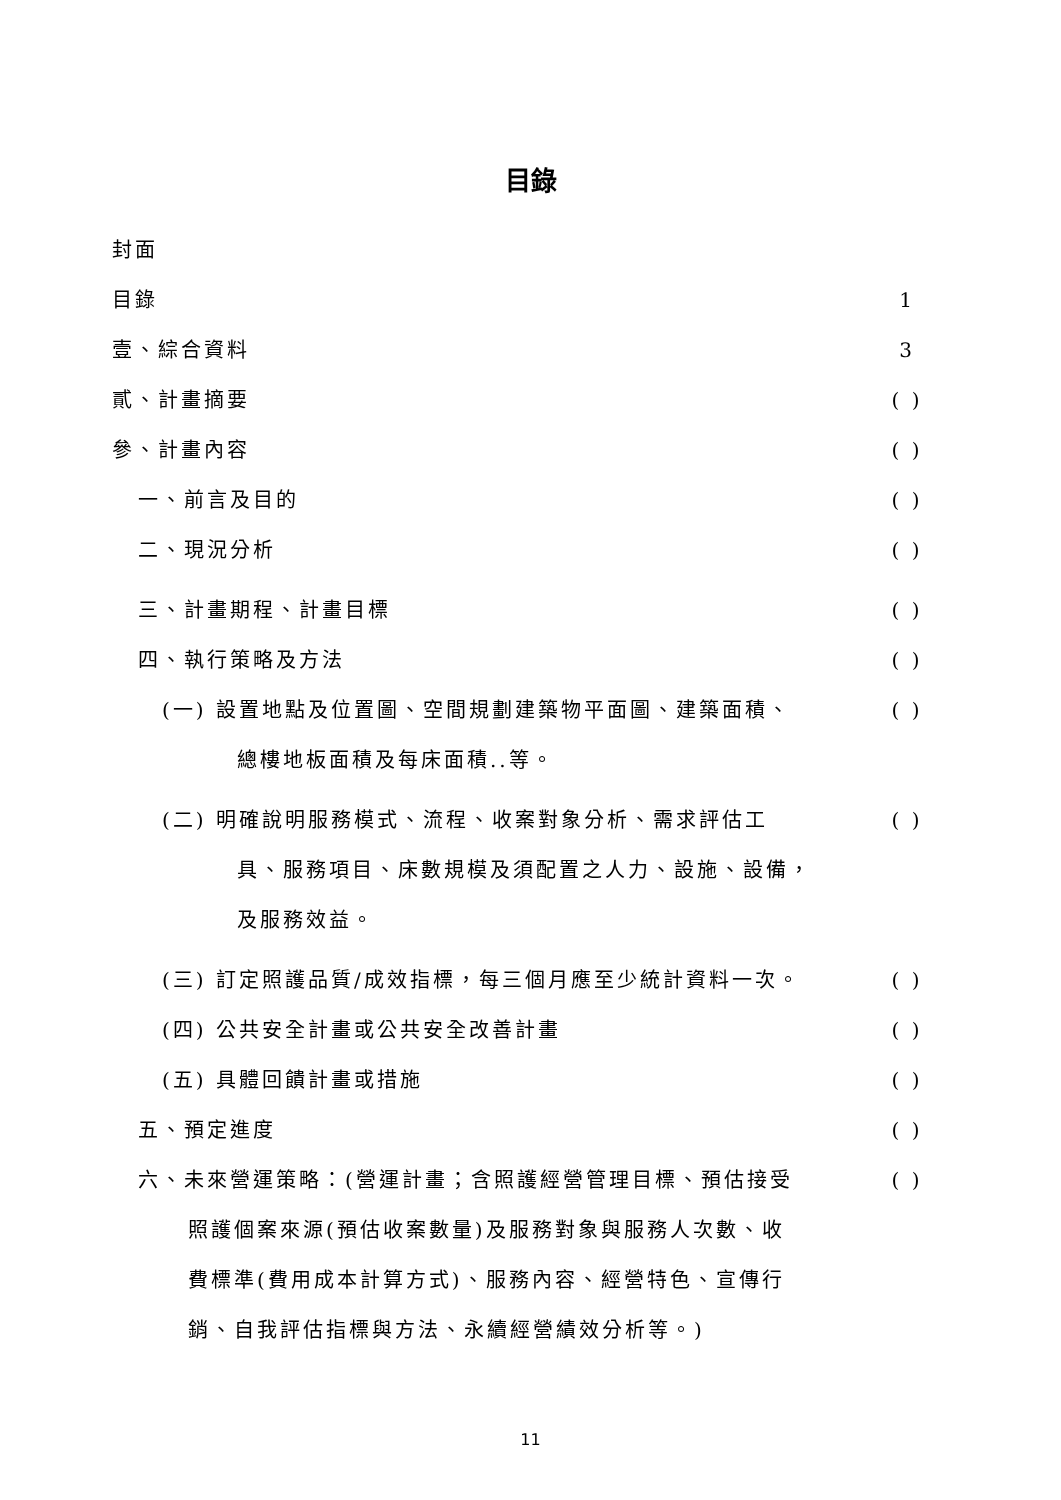目錄
封面
目錄 1
壹、綜合資料 3
貳、計畫摘要 ( )
參、計畫內容 ( )
一、前言及目的 ( )
二、現況分析 ( )
三、計畫期程、計畫目標 ( )
四、執行策略及方法 ( )
(一) 設置地點及位置圖、空間規劃建築物平面圖、建築面積、
總樓地板面積及每床面積..等。
( )
(二) 明確說明服務模式、流程、收案對象分析、需求評估工
具、服務項目、床數規模及須配置之人力、設施、設備，
及服務效益。
( )
(三) 訂定照護品質/成效指標，每三個月應至少統計資料一次。
( )
(四) 公共安全計畫或公共安全改善計畫 ( )
(五) 具體回饋計畫或措施 ( )
五、預定進度 ( )
六、未來營運策略：(營運計畫；含照護經營管理目標、預估接受
照護個案來源(預估收案數量)及服務對象與服務人次數、收
費標準(費用成本計算方式)、服務內容、經營特色、宣傳行
銷、自我評估指標與方法、永續經營績效分析等。)
( )
11